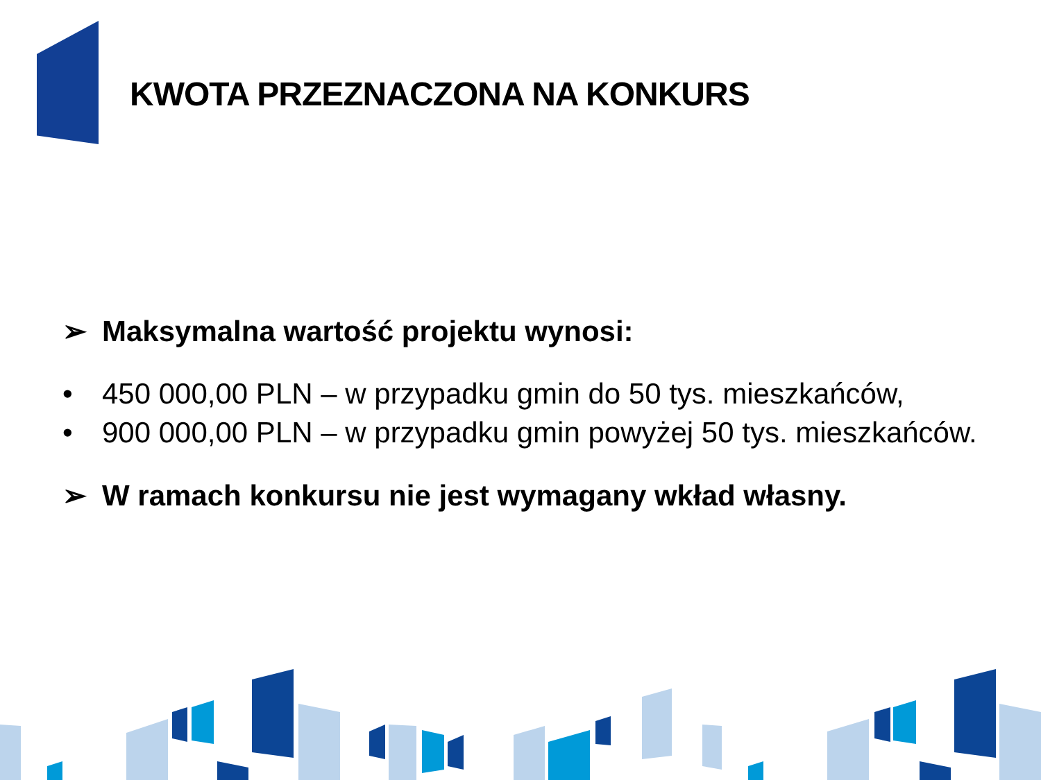KWOTA PRZEZNACZONA NA KONKURS
➢ Maksymalna wartość projektu wynosi:
• 450 000,00 PLN – w przypadku gmin do 50 tys. mieszkańców,
• 900 000,00 PLN – w przypadku gmin powyżej 50 tys. mieszkańców.
➢ W ramach konkursu nie jest wymagany wkład własny.